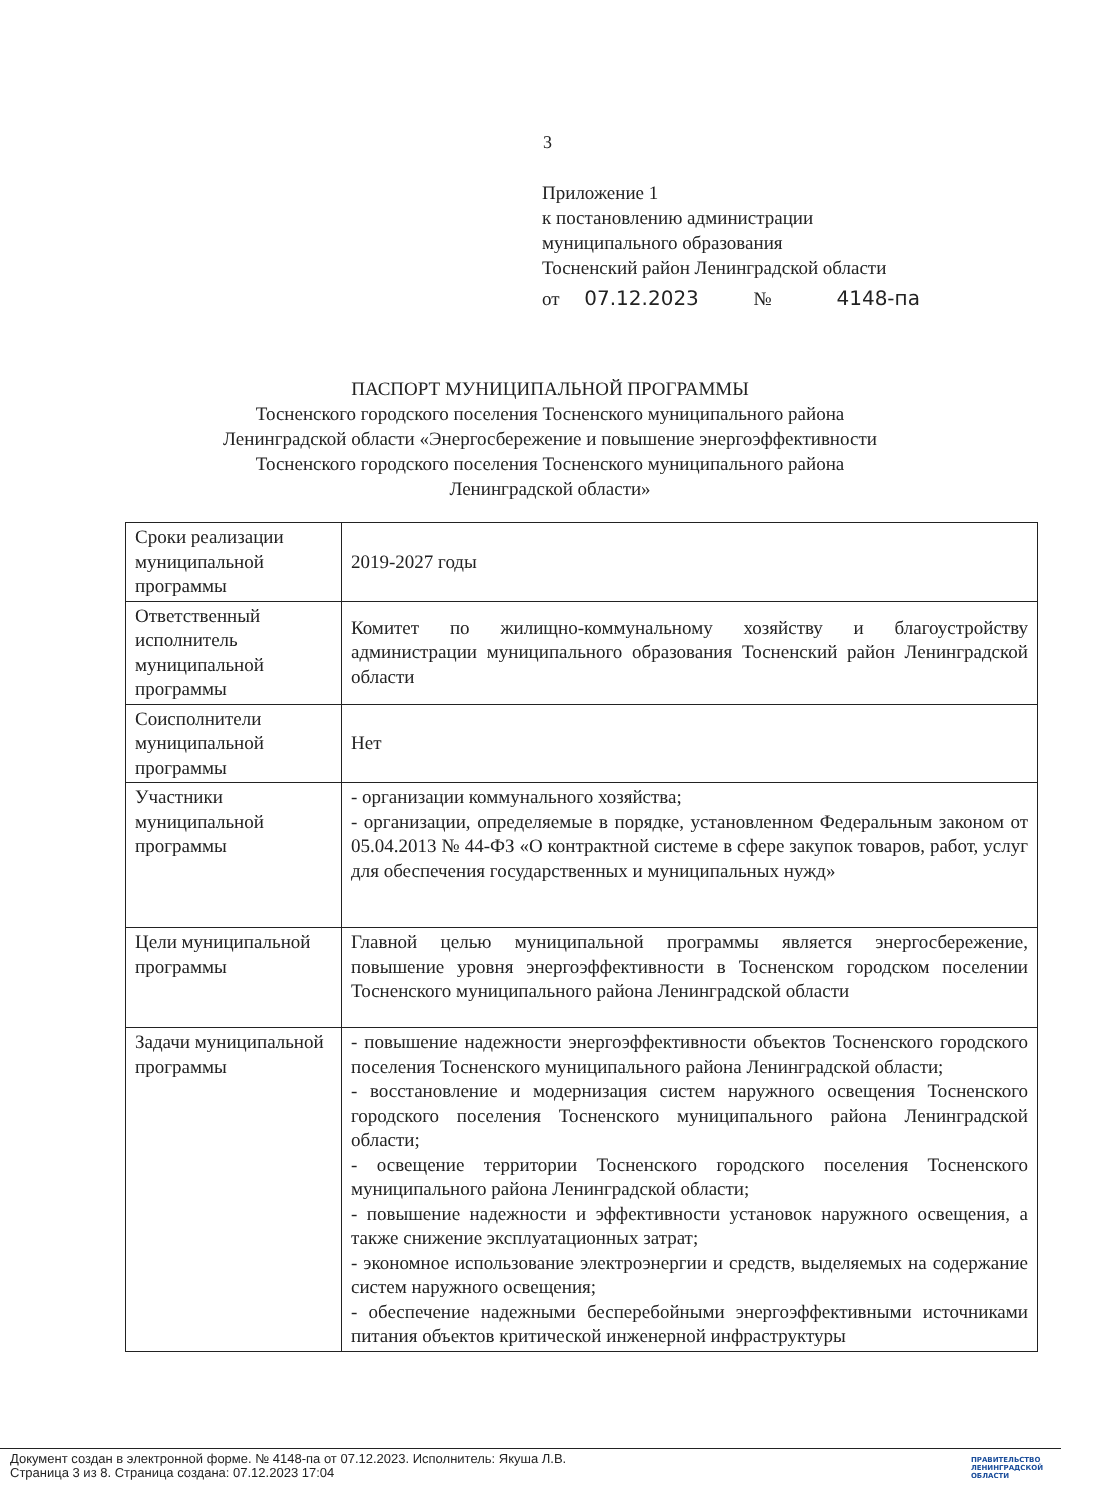3
Приложение 1
к постановлению администрации
муниципального образования
Тосненский район Ленинградской области
от 07.12.2023 № 4148-па
ПАСПОРТ МУНИЦИПАЛЬНОЙ ПРОГРАММЫ
Тосненского городского поселения Тосненского муниципального района
Ленинградской области «Энергосбережение и повышение энергоэффективности
Тосненского городского поселения Тосненского муниципального района
Ленинградской области»
| Сроки реализации муниципальной программы | 2019-2027 годы |
| Ответственный исполнитель муниципальной программы | Комитет по жилищно-коммунальному хозяйству и благоустройству администрации муниципального образования Тосненский район Ленинградской области |
| Соисполнители муниципальной программы | Нет |
| Участники муниципальной программы | - организации коммунального хозяйства; - организации, определяемые в порядке, установленном Федеральным законом от 05.04.2013 № 44-ФЗ «О контрактной системе в сфере закупок товаров, работ, услуг для обеспечения государственных и муниципальных нужд» |
| Цели муниципальной программы | Главной целью муниципальной программы является энергосбережение, повышение уровня энергоэффективности в Тосненском городском поселении Тосненского муниципального района Ленинградской области |
| Задачи муниципальной программы | - повышение надежности энергоэффективности объектов Тосненского городского поселения Тосненского муниципального района Ленинградской области; - восстановление и модернизация систем наружного освещения Тосненского городского поселения Тосненского муниципального района Ленинградской области; - освещение территории Тосненского городского поселения Тосненского муниципального района Ленинградской области; - повышение надежности и эффективности установок наружного освещения, а также снижение эксплуатационных затрат; - экономное использование электроэнергии и средств, выделяемых на содержание систем наружного освещения; - обеспечение надежными бесперебойными энергоэффективными источниками питания объектов критической инженерной инфраструктуры |
Документ создан в электронной форме. № 4148-па от 07.12.2023. Исполнитель: Якуша Л.В.
Страница 3 из 8. Страница создана: 07.12.2023 17:04
ПРАВИТЕЛЬСТВО
ЛЕНИНГРАДСКОЙ
ОБЛАСТИ